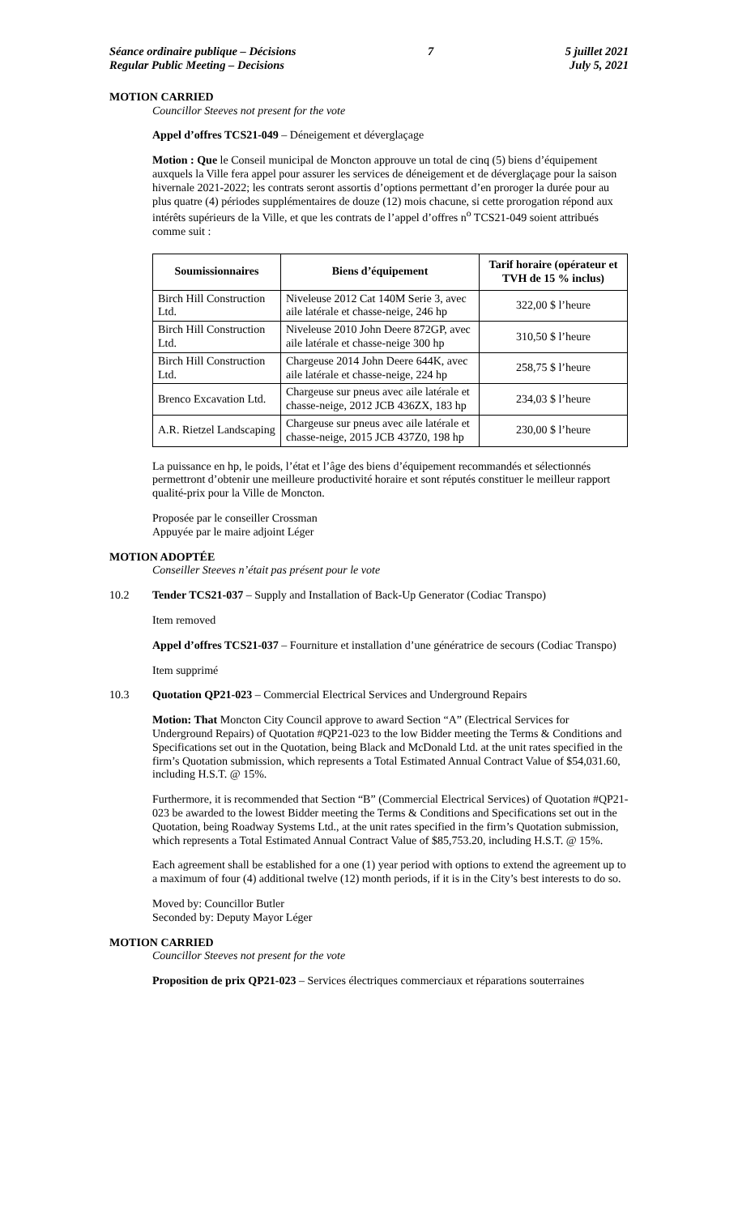Séance ordinaire publique – Décisions
Regular Public Meeting – Decisions
7 5 juillet 2021
July 5, 2021
MOTION CARRIED
Councillor Steeves not present for the vote
Appel d’offres TCS21-049 – Déneigement et déverglaçage
Motion : Que le Conseil municipal de Moncton approuve un total de cinq (5) biens d’équipement auxquels la Ville fera appel pour assurer les services de déneigement et de déverglaçage pour la saison hivernale 2021-2022; les contrats seront assortis d’options permettant d’en proroger la durée pour au plus quatre (4) périodes supplémentaires de douze (12) mois chacune, si cette prorogation répond aux intérêts supérieurs de la Ville, et que les contrats de l’appel d’offres n<sup>o</sup> TCS21-049 soient attribués comme suit :
| Soumissionnaires | Biens d’équipement | Tarif horaire (opérateur et TVH de 15 % inclus) |
| --- | --- | --- |
| Birch Hill Construction Ltd. | Niveleuse 2012 Cat 140M Serie 3, avec aile latérale et chasse-neige, 246 hp | 322,00 $ l’heure |
| Birch Hill Construction Ltd. | Niveleuse 2010 John Deere 872GP, avec aile latérale et chasse-neige 300 hp | 310,50 $ l’heure |
| Birch Hill Construction Ltd. | Chargeuse 2014 John Deere 644K, avec aile latérale et chasse-neige, 224 hp | 258,75 $ l’heure |
| Brenco Excavation Ltd. | Chargeuse sur pneus avec aile latérale et chasse-neige, 2012 JCB 436ZX, 183 hp | 234,03 $ l’heure |
| A.R. Rietzel Landscaping | Chargeuse sur pneus avec aile latérale et chasse-neige, 2015 JCB 437Z0, 198 hp | 230,00 $ l’heure |
La puissance en hp, le poids, l’état et l’âge des biens d’équipement recommandés et sélectionnés permettront d’obtenir une meilleure productivité horaire et sont réputés constituer le meilleur rapport qualité-prix pour la Ville de Moncton.
Proposée par le conseiller Crossman
Appuyée par le maire adjoint Léger
MOTION ADOPTÉE
Conseiller Steeves n’était pas présent pour le vote
10.2 Tender TCS21-037 – Supply and Installation of Back-Up Generator (Codiac Transpo)
Item removed
Appel d’offres TCS21-037 – Fourniture et installation d’une génératrice de secours (Codiac Transpo)
Item supprimé
10.3 Quotation QP21-023 – Commercial Electrical Services and Underground Repairs
Motion: That Moncton City Council approve to award Section “A” (Electrical Services for Underground Repairs) of Quotation #QP21-023 to the low Bidder meeting the Terms & Conditions and Specifications set out in the Quotation, being Black and McDonald Ltd. at the unit rates specified in the firm’s Quotation submission, which represents a Total Estimated Annual Contract Value of $54,031.60, including H.S.T. @ 15%.
Furthermore, it is recommended that Section “B” (Commercial Electrical Services) of Quotation #QP21-023 be awarded to the lowest Bidder meeting the Terms & Conditions and Specifications set out in the Quotation, being Roadway Systems Ltd., at the unit rates specified in the firm’s Quotation submission, which represents a Total Estimated Annual Contract Value of $85,753.20, including H.S.T. @ 15%.
Each agreement shall be established for a one (1) year period with options to extend the agreement up to a maximum of four (4) additional twelve (12) month periods, if it is in the City’s best interests to do so.
Moved by: Councillor Butler
Seconded by: Deputy Mayor Léger
MOTION CARRIED
Councillor Steeves not present for the vote
Proposition de prix QP21-023 – Services électriques commerciaux et réparations souterraines